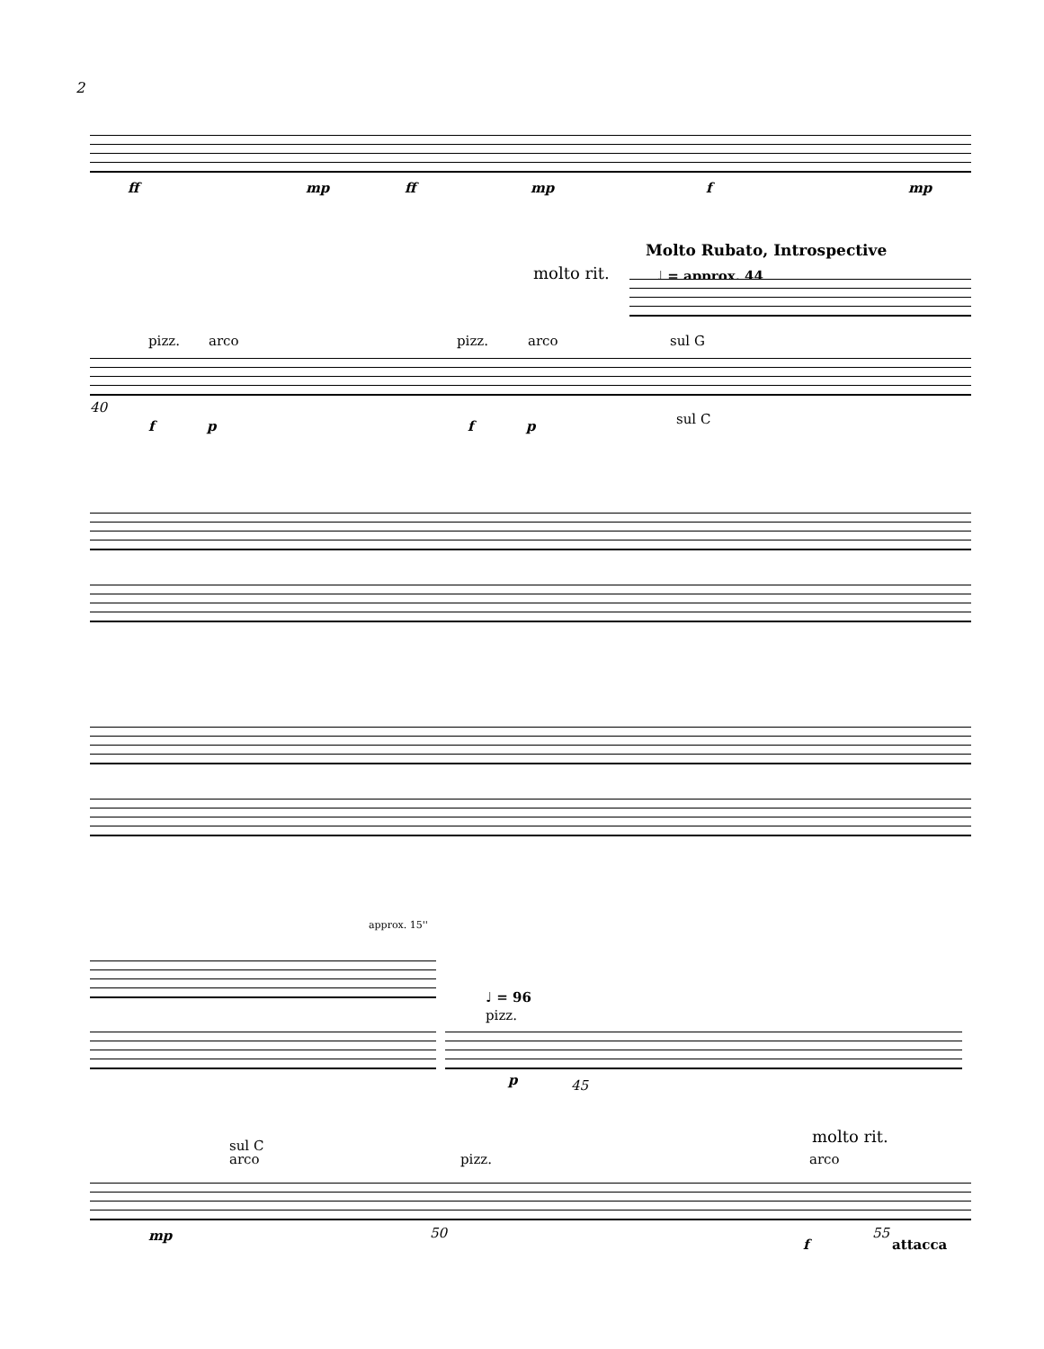2
ff mp ff mp f mp
Molto Rubato, Introspective
molto rit. ♩ = approx. 44
pizz. arco pizz. arco sul G
sul C
40
f p f p
approx. 15''
♩ = 96
pizz.
p 45
molto rit.
sul C
arco pizz. arco
mp 50
f
55
attacca